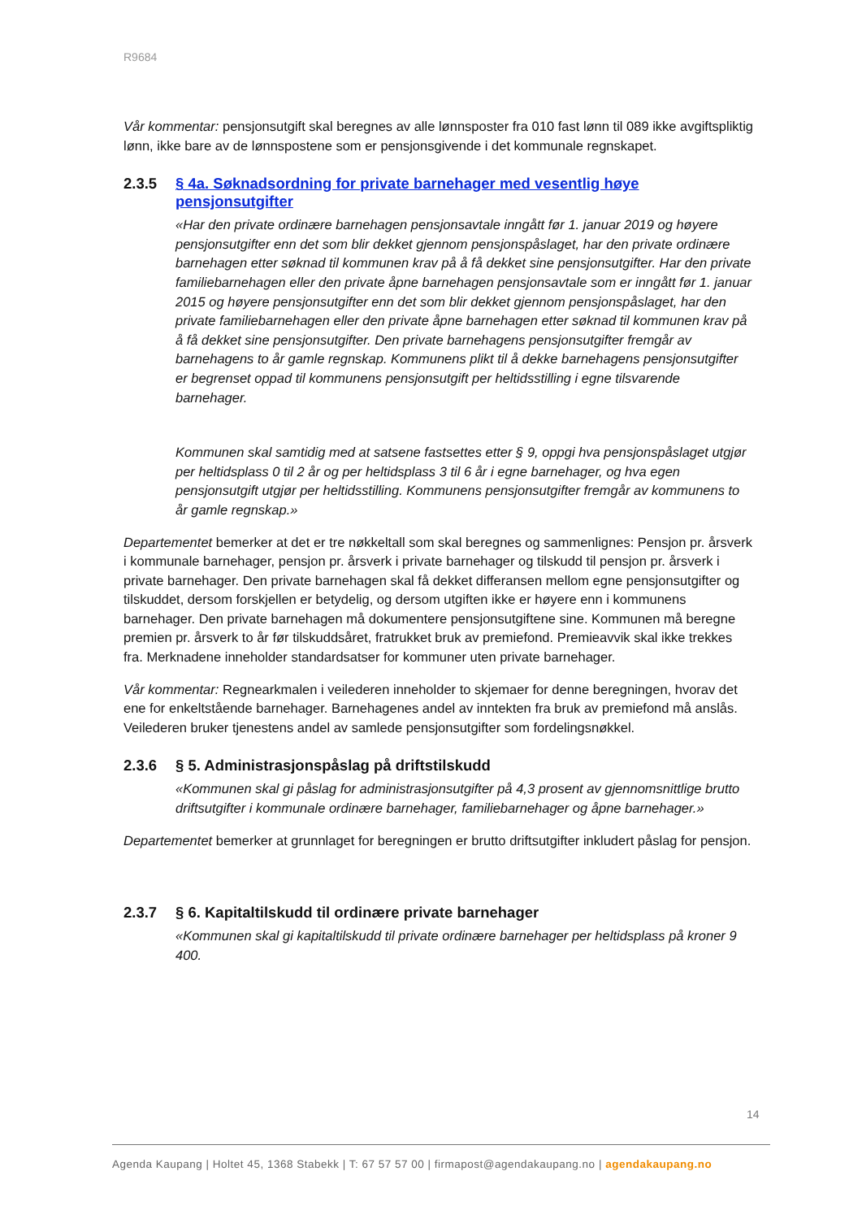R9684
Vår kommentar: pensjonsutgift skal beregnes av alle lønnsposter fra 010 fast lønn til 089 ikke avgiftspliktig lønn, ikke bare av de lønnspostene som er pensjonsgivende i det kommunale regnskapet.
2.3.5 § 4a. Søknadsordning for private barnehager med vesentlig høye pensjonsutgifter
«Har den private ordinære barnehagen pensjonsavtale inngått før 1. januar 2019 og høyere pensjonsutgifter enn det som blir dekket gjennom pensjonspåslaget, har den private ordinære barnehagen etter søknad til kommunen krav på å få dekket sine pensjonsutgifter. Har den private familiebarnehagen eller den private åpne barnehagen pensjonsavtale som er inngått før 1. januar 2015 og høyere pensjonsutgifter enn det som blir dekket gjennom pensjonspåslaget, har den private familiebarnehagen eller den private åpne barnehagen etter søknad til kommunen krav på å få dekket sine pensjonsutgifter. Den private barnehagens pensjonsutgifter fremgår av barnehagens to år gamle regnskap. Kommunens plikt til å dekke barnehagens pensjonsutgifter er begrenset oppad til kommunens pensjonsutgift per heltidsstilling i egne tilsvarende barnehager.
Kommunen skal samtidig med at satsene fastsettes etter § 9, oppgi hva pensjonspåslaget utgjør per heltidsplass 0 til 2 år og per heltidsplass 3 til 6 år i egne barnehager, og hva egen pensjonsutgift utgjør per heltidsstilling. Kommunens pensjonsutgifter fremgår av kommunens to år gamle regnskap.»
Departementet bemerker at det er tre nøkkeltall som skal beregnes og sammenlignes: Pensjon pr. årsverk i kommunale barnehager, pensjon pr. årsverk i private barnehager og tilskudd til pensjon pr. årsverk i private barnehager. Den private barnehagen skal få dekket differansen mellom egne pensjonsutgifter og tilskuddet, dersom forskjellen er betydelig, og dersom utgiften ikke er høyere enn i kommunens barnehager. Den private barnehagen må dokumentere pensjonsutgiftene sine. Kommunen må beregne premien pr. årsverk to år før tilskuddsåret, fratrukket bruk av premiefond. Premieavvik skal ikke trekkes fra. Merknadene inneholder standardsatser for kommuner uten private barnehager.
Vår kommentar: Regnearkmalen i veilederen inneholder to skjemaer for denne beregningen, hvorav det ene for enkeltstående barnehager. Barnehagenes andel av inntekten fra bruk av premiefond må anslås. Veilederen bruker tjenestens andel av samlede pensjonsutgifter som fordelingsnøkkel.
2.3.6 § 5. Administrasjonspåslag på driftstilskudd
«Kommunen skal gi påslag for administrasjonsutgifter på 4,3 prosent av gjennomsnittlige brutto driftsutgifter i kommunale ordinære barnehager, familiebarnehager og åpne barnehager.»
Departementet bemerker at grunnlaget for beregningen er brutto driftsutgifter inkludert påslag for pensjon.
2.3.7 § 6. Kapitaltilskudd til ordinære private barnehager
«Kommunen skal gi kapitaltilskudd til private ordinære barnehager per heltidsplass på kroner 9 400.
14
Agenda Kaupang | Holtet 45, 1368 Stabekk | T: 67 57 57 00 | firmapost@agendakaupang.no | agendakaupang.no